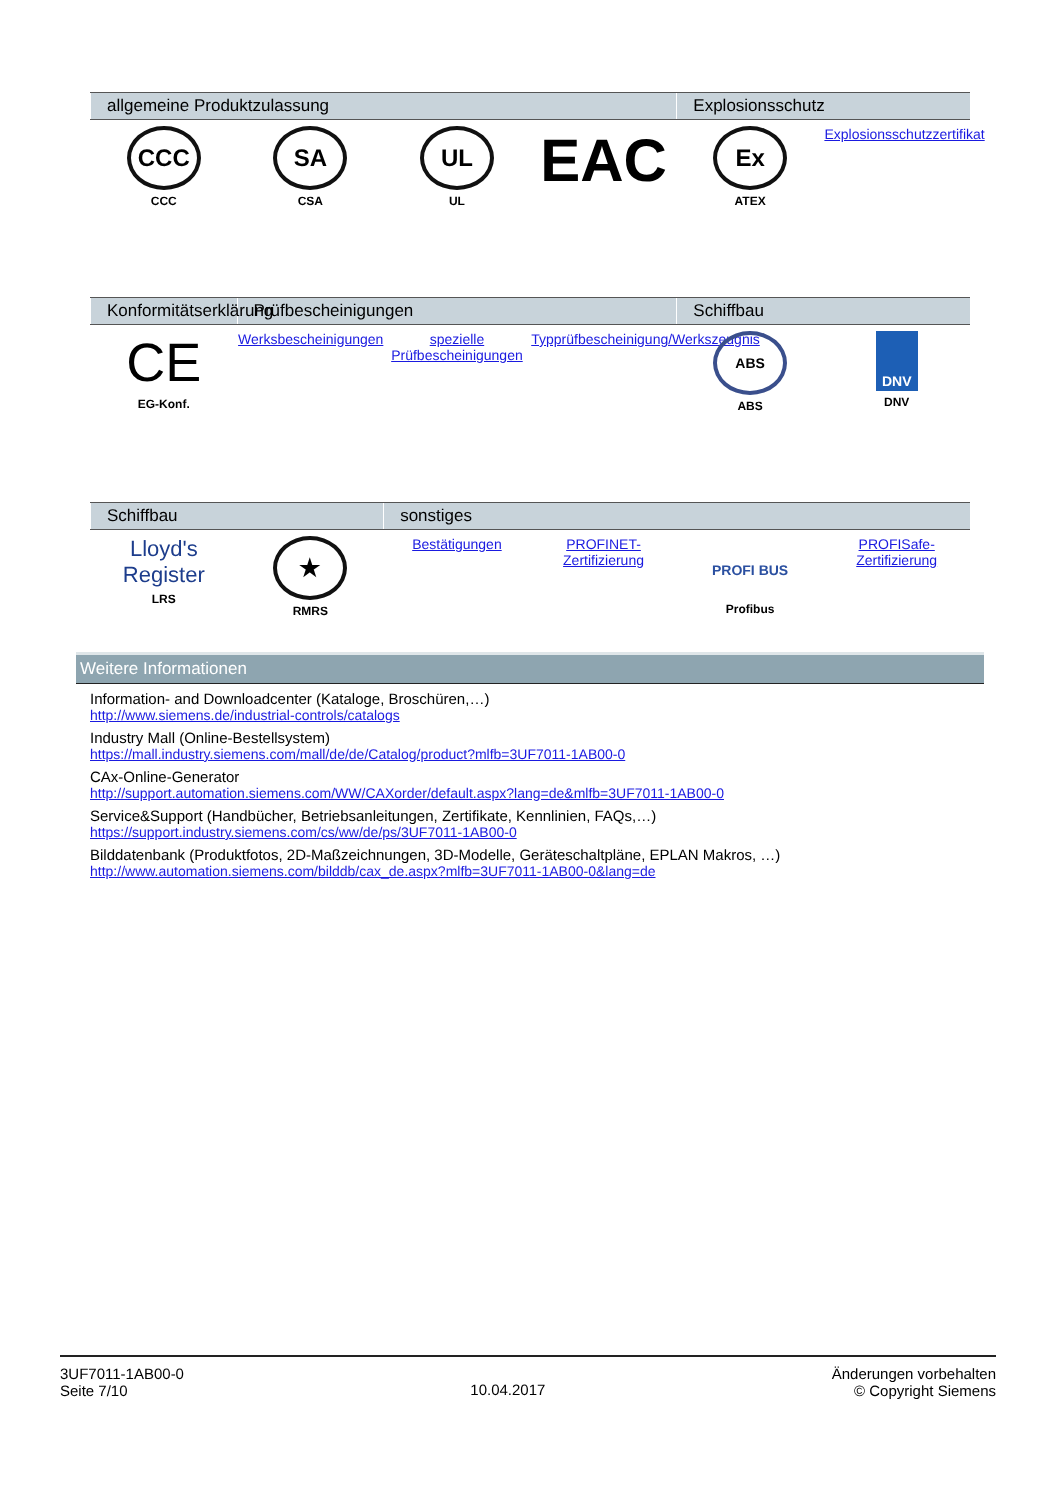| allgemeine Produktzulassung | | | | Explosionsschutz | |
| --- | --- | --- | --- | --- | --- |
| CCC CCC | SA CSA | UL UL | EAC | Ex ATEX | Explosionsschutzzertifikat |
| Konformitätserklärung | Prüfbescheinigungen | | | Schiffbau | |
| --- | --- | --- | --- | --- | --- |
| CE EG-Konf. | Werksbescheinigungen | spezielle Prüfbescheinigungen | Typprüfbescheinigung/Werkszeugnis | ABS ABS | DNV DNV |
| Schiffbau | | sonstiges | | | |
| --- | --- | --- | --- | --- | --- |
| Lloyd's Register LRS | ★ RMRS | Bestätigungen | PROFINET-Zertifizierung | PROFI BUS Profibus | PROFISafe-Zertifizierung |
Weitere Informationen
Information- and Downloadcenter (Kataloge, Broschüren,…)
http://www.siemens.de/industrial-controls/catalogs
Industry Mall (Online-Bestellsystem)
https://mall.industry.siemens.com/mall/de/de/Catalog/product?mlfb=3UF7011-1AB00-0
CAx-Online-Generator
http://support.automation.siemens.com/WW/CAXorder/default.aspx?lang=de&mlfb=3UF7011-1AB00-0
Service&Support (Handbücher, Betriebsanleitungen, Zertifikate, Kennlinien, FAQs,…)
https://support.industry.siemens.com/cs/ww/de/ps/3UF7011-1AB00-0
Bilddatenbank (Produktfotos, 2D-Maßzeichnungen, 3D-Modelle, Geräteschaltpläne, EPLAN Makros, …)
http://www.automation.siemens.com/bilddb/cax_de.aspx?mlfb=3UF7011-1AB00-0&lang=de
3UF7011-1AB00-0
Seite 7/10
10.04.2017
Änderungen vorbehalten
© Copyright Siemens